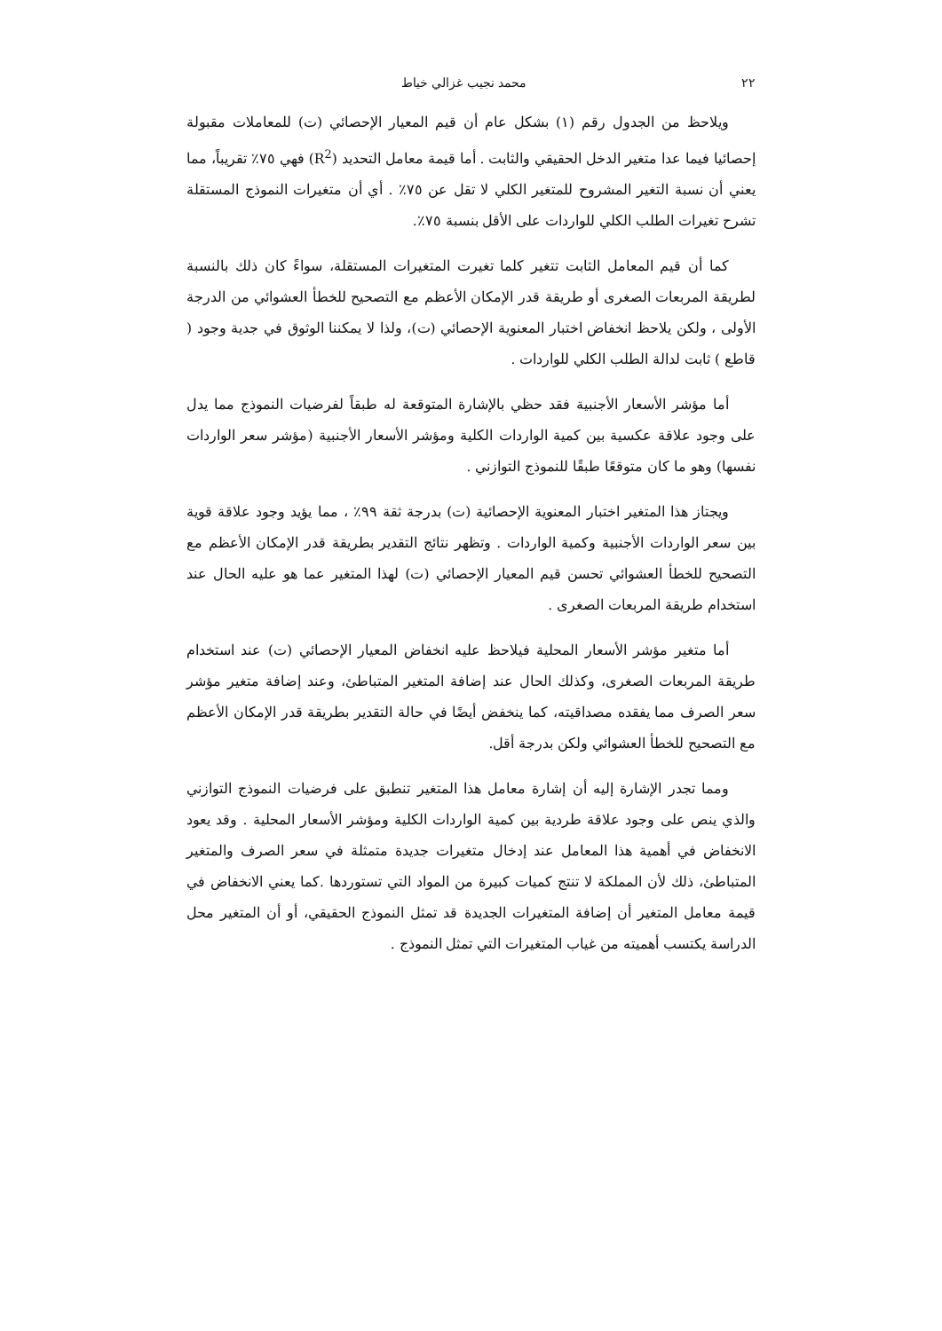٢٢ محمد نجيب غزالي خياط
ويلاحظ من الجدول رقم (١) بشكل عام أن قيم المعيار الإحصائي (ت) للمعاملات مقبولة إحصائيا فيما عدا متغير الدخل الحقيقي والثابت . أما قيمة معامل التحديد (R<sup>2</sup>) فهي ٧٥٪ تقريباً، مما يعني أن نسبة التغير المشروح للمتغير الكلي لا تقل عن ٧٥٪ . أي أن متغيرات النموذج المستقلة تشرح تغيرات الطلب الكلي للواردات على الأقل بنسبة ٧٥٪.
كما أن قيم المعامل الثابت تتغير كلما تغيرت المتغيرات المستقلة، سواءً كان ذلك بالنسبة لطريقة المربعات الصغرى أو طريقة قدر الإمكان الأعظم مع التصحيح للخطأ العشوائي من الدرجة الأولى ، ولكن يلاحظ انخفاض اختبار المعنوية الإحصائي (ت)، ولذا لا يمكننا الوثوق في جدية وجود ( قاطع ) ثابت لدالة الطلب الكلي للواردات .
أما مؤشر الأسعار الأجنبية فقد حظي بالإشارة المتوقعة له طبقاً لفرضيات النموذج مما يدل على وجود علاقة عكسية بين كمية الواردات الكلية ومؤشر الأسعار الأجنبية (مؤشر سعر الواردات نفسها) وهو ما كان متوقعًا طبقًا للنموذج التوازني .
ويجتاز هذا المتغير اختبار المعنوية الإحصائية (ت) بدرجة ثقة ٩٩٪ ، مما يؤيد وجود علاقة قوية بين سعر الواردات الأجنبية وكمية الواردات . وتظهر نتائج التقدير بطريقة قدر الإمكان الأعظم مع التصحيح للخطأ العشوائي تحسن قيم المعيار الإحصائي (ت) لهذا المتغير عما هو عليه الحال عند استخدام طريقة المربعات الصغرى .
أما متغير مؤشر الأسعار المحلية فيلاحظ عليه انخفاض المعيار الإحصائي (ت) عند استخدام طريقة المربعات الصغرى، وكذلك الحال عند إضافة المتغير المتباطئ، وعند إضافة متغير مؤشر سعر الصرف مما يفقده مصداقيته، كما ينخفض أيضًا في حالة التقدير بطريقة قدر الإمكان الأعظم مع التصحيح للخطأ العشوائي ولكن بدرجة أقل.
ومما تجدر الإشارة إليه أن إشارة معامل هذا المتغير تنطبق على فرضيات النموذج التوازني والذي ينص على وجود علاقة طردية بين كمية الواردات الكلية ومؤشر الأسعار المحلية . وقد يعود الانخفاض في أهمية هذا المعامل عند إدخال متغيرات جديدة متمثلة في سعر الصرف والمتغير المتباطئ، ذلك لأن المملكة لا تنتج كميات كبيرة من المواد التي تستوردها .كما يعني الانخفاض في قيمة معامل المتغير أن إضافة المتغيرات الجديدة قد تمثل النموذج الحقيقي، أو أن المتغير محل الدراسة يكتسب أهميته من غياب المتغيرات التي تمثل النموذج .